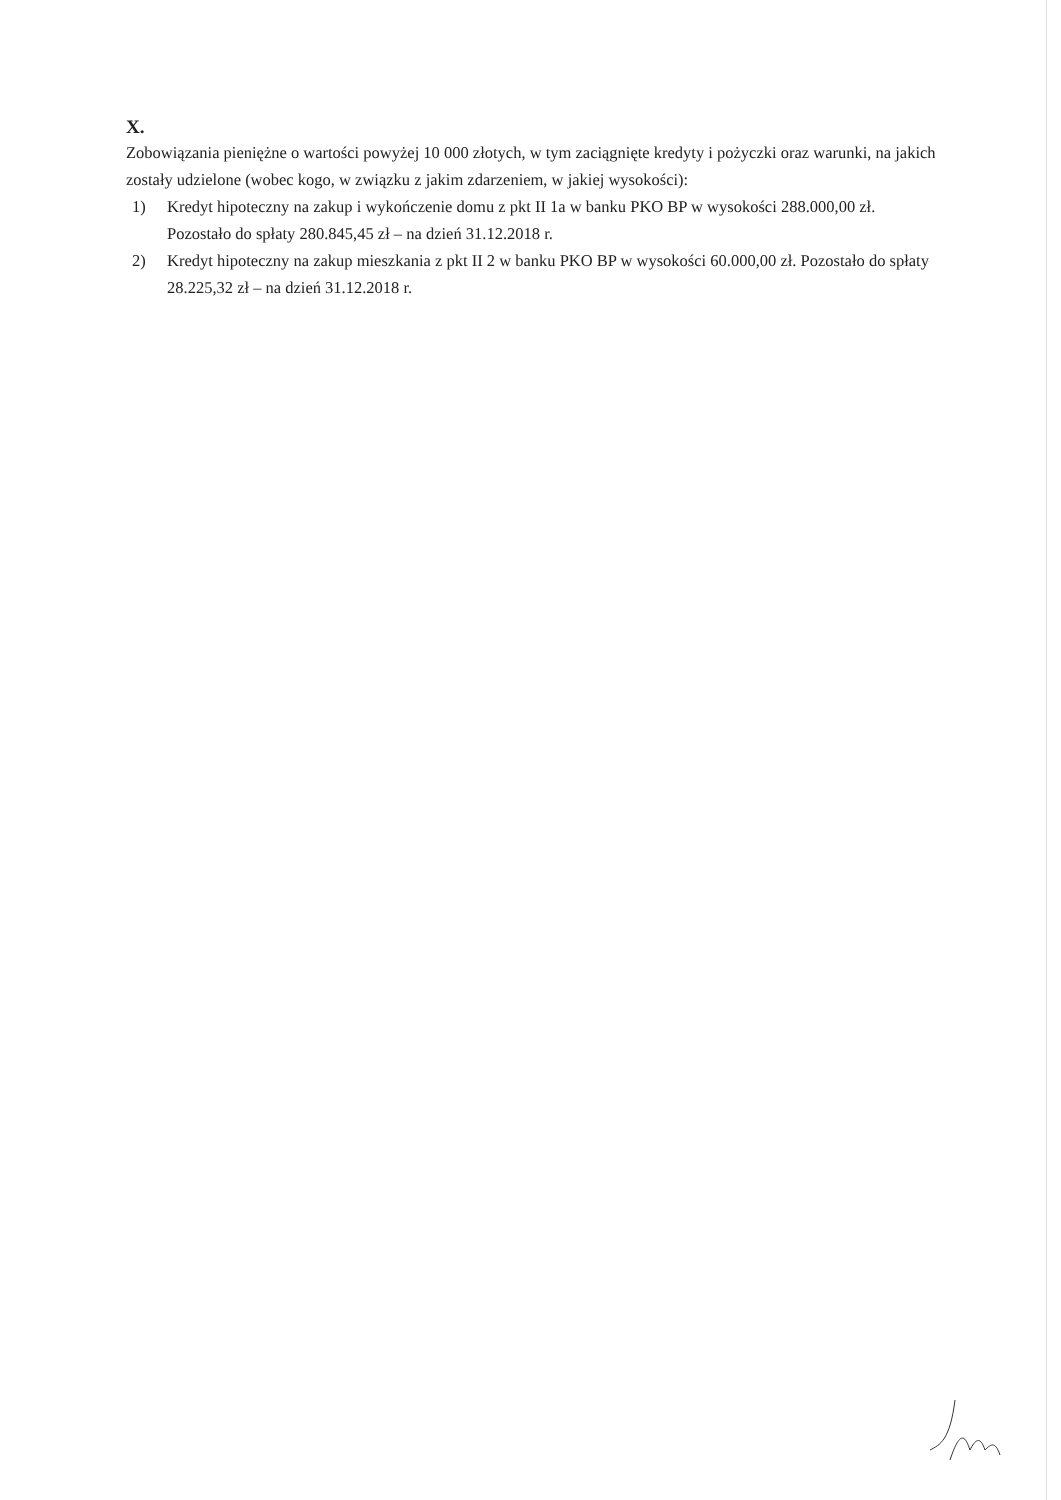X.
Zobowiązania pieniężne o wartości powyżej 10 000 złotych, w tym zaciągnięte kredyty i pożyczki oraz warunki, na jakich zostały udzielone (wobec kogo, w związku z jakim zdarzeniem, w jakiej wysokości):
1) Kredyt hipoteczny na zakup i wykończenie domu z pkt II 1a w banku PKO BP w wysokości 288.000,00 zł. Pozostało do spłaty 280.845,45 zł – na dzień 31.12.2018 r.
2) Kredyt hipoteczny na zakup mieszkania z pkt II 2 w banku PKO BP w wysokości 60.000,00 zł. Pozostało do spłaty 28.225,32 zł – na dzień 31.12.2018 r.